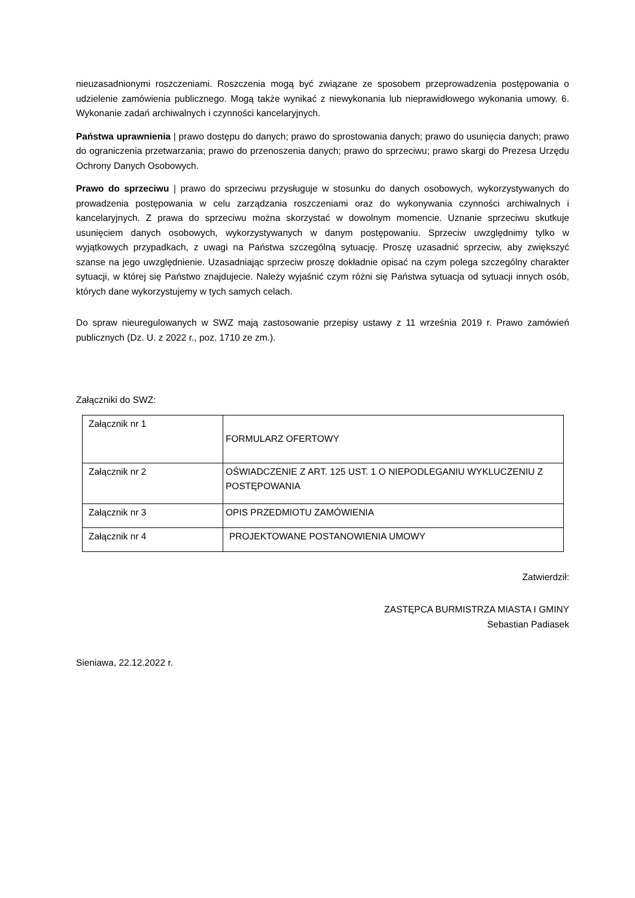nieuzasadnionymi roszczeniami. Roszczenia mogą być związane ze sposobem przeprowadzenia postępowania o udzielenie zamówienia publicznego. Mogą także wynikać z niewykonania lub nieprawidłowego wykonania umowy. 6. Wykonanie zadań archiwalnych i czynności kancelaryjnych.
Państwa uprawnienia | prawo dostępu do danych; prawo do sprostowania danych; prawo do usunięcia danych; prawo do ograniczenia przetwarzania; prawo do przenoszenia danych; prawo do sprzeciwu; prawo skargi do Prezesa Urzędu Ochrony Danych Osobowych.
Prawo do sprzeciwu | prawo do sprzeciwu przysługuje w stosunku do danych osobowych, wykorzystywanych do prowadzenia postępowania w celu zarządzania roszczeniami oraz do wykonywania czynności archiwalnych i kancelaryjnych. Z prawa do sprzeciwu można skorzystać w dowolnym momencie. Uznanie sprzeciwu skutkuje usunięciem danych osobowych, wykorzystywanych w danym postępowaniu. Sprzeciw uwzględnimy tylko w wyjątkowych przypadkach, z uwagi na Państwa szczególną sytuację. Proszę uzasadnić sprzeciw, aby zwiększyć szanse na jego uwzględnienie. Uzasadniając sprzeciw proszę dokładnie opisać na czym polega szczególny charakter sytuacji, w której się Państwo znajdujecie. Należy wyjaśnić czym różni się Państwa sytuacja od sytuacji innych osób, których dane wykorzystujemy w tych samych celach.
Do spraw nieuregulowanych w SWZ mają zastosowanie przepisy ustawy z 11 września 2019 r. Prawo zamówień publicznych (Dz. U. z 2022 r., poz. 1710 ze zm.).
Załączniki do SWZ:
| Załącznik nr 1 | FORMULARZ OFERTOWY |
| Załącznik nr 2 | OŚWIADCZENIE Z ART. 125 UST. 1 O NIEPODLEGANIU WYKLUCZENIU Z POSTĘPOWANIA |
| Załącznik nr 3 | OPIS PRZEDMIOTU ZAMÓWIENIA |
| Załącznik nr 4 | PROJEKTOWANE POSTANOWIENIA UMOWY |
Zatwierdził:
ZASTĘPCA BURMISTRZA MIASTA I GMINY
Sebastian Padiasek
Sieniawa, 22.12.2022 r.